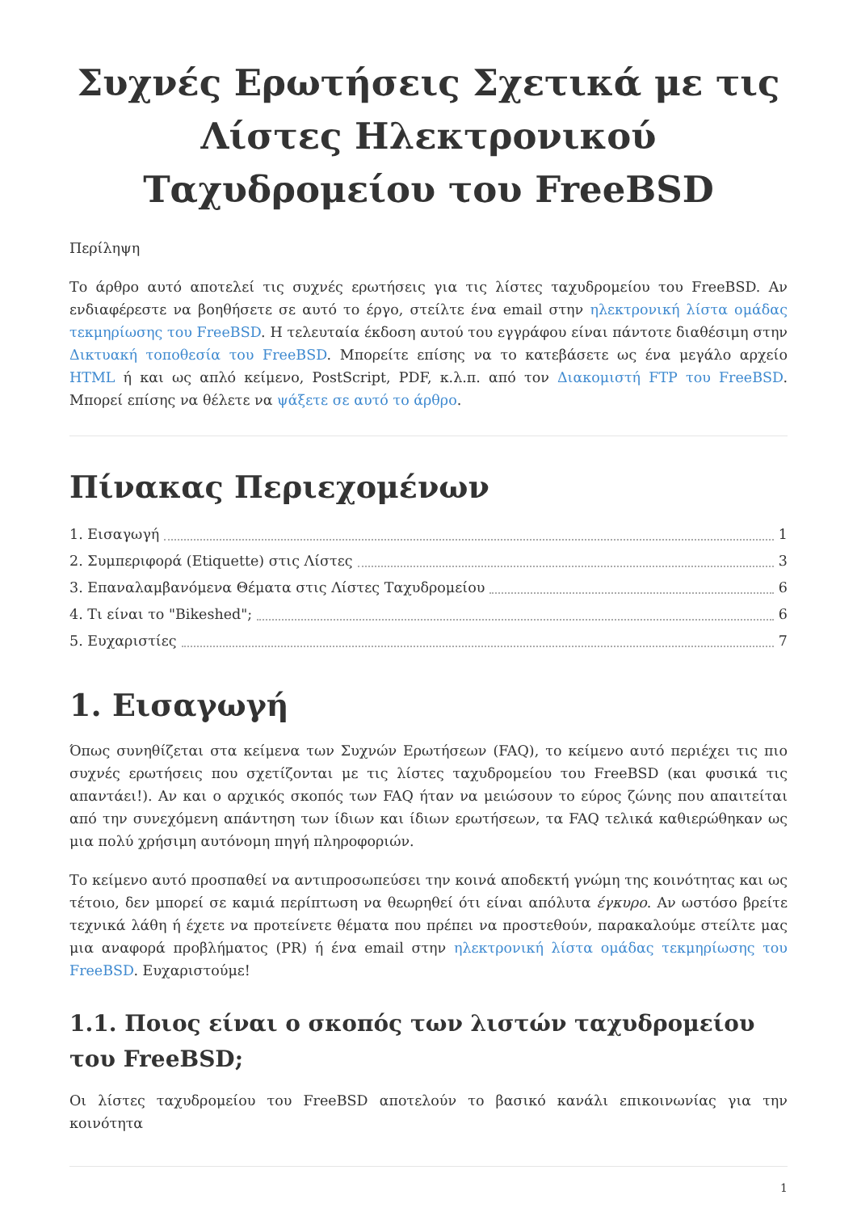Συχνές Ερωτήσεις Σχετικά με τις Λίστες Ηλεκτρονικού Ταχυδρομείου του FreeBSD
Περίληψη
Το άρθρο αυτό αποτελεί τις συχνές ερωτήσεις για τις λίστες ταχυδρομείου του FreeBSD. Αν ενδιαφέρεστε να βοηθήσετε σε αυτό το έργο, στείλτε ένα email στην ηλεκτρονική λίστα ομάδας τεκμηρίωσης του FreeBSD. Η τελευταία έκδοση αυτού του εγγράφου είναι πάντοτε διαθέσιμη στην Δικτυακή τοποθεσία του FreeBSD. Μπορείτε επίσης να το κατεβάσετε ως ένα μεγάλο αρχείο HTML ή και ως απλό κείμενο, PostScript, PDF, κ.λ.π. από τον Διακομιστή FTP του FreeBSD. Μπορεί επίσης να θέλετε να ψάξετε σε αυτό το άρθρο.
Πίνακας Περιεχομένων
1. Εισαγωγή 1
2. Συμπεριφορά (Etiquette) στις Λίστες 3
3. Επαναλαμβανόμενα Θέματα στις Λίστες Ταχυδρομείου 6
4. Τι είναι το "Bikeshed"; 6
5. Ευχαριστίες 7
1. Εισαγωγή
Όπως συνηθίζεται στα κείμενα των Συχνών Ερωτήσεων (FAQ), το κείμενο αυτό περιέχει τις πιο συχνές ερωτήσεις που σχετίζονται με τις λίστες ταχυδρομείου του FreeBSD (και φυσικά τις απαντάει!). Αν και ο αρχικός σκοπός των FAQ ήταν να μειώσουν το εύρος ζώνης που απαιτείται από την συνεχόμενη απάντηση των ίδιων και ίδιων ερωτήσεων, τα FAQ τελικά καθιερώθηκαν ως μια πολύ χρήσιμη αυτόνομη πηγή πληροφοριών.
Το κείμενο αυτό προσπαθεί να αντιπροσωπεύσει την κοινά αποδεκτή γνώμη της κοινότητας και ως τέτοιο, δεν μπορεί σε καμιά περίπτωση να θεωρηθεί ότι είναι απόλυτα έγκυρο. Αν ωστόσο βρείτε τεχνικά λάθη ή έχετε να προτείνετε θέματα που πρέπει να προστεθούν, παρακαλούμε στείλτε μας μια αναφορά προβλήματος (PR) ή ένα email στην ηλεκτρονική λίστα ομάδας τεκμηρίωσης του FreeBSD. Ευχαριστούμε!
1.1. Ποιος είναι ο σκοπός των λιστών ταχυδρομείου του FreeBSD;
Οι λίστες ταχυδρομείου του FreeBSD αποτελούν το βασικό κανάλι επικοινωνίας για την κοινότητα
1